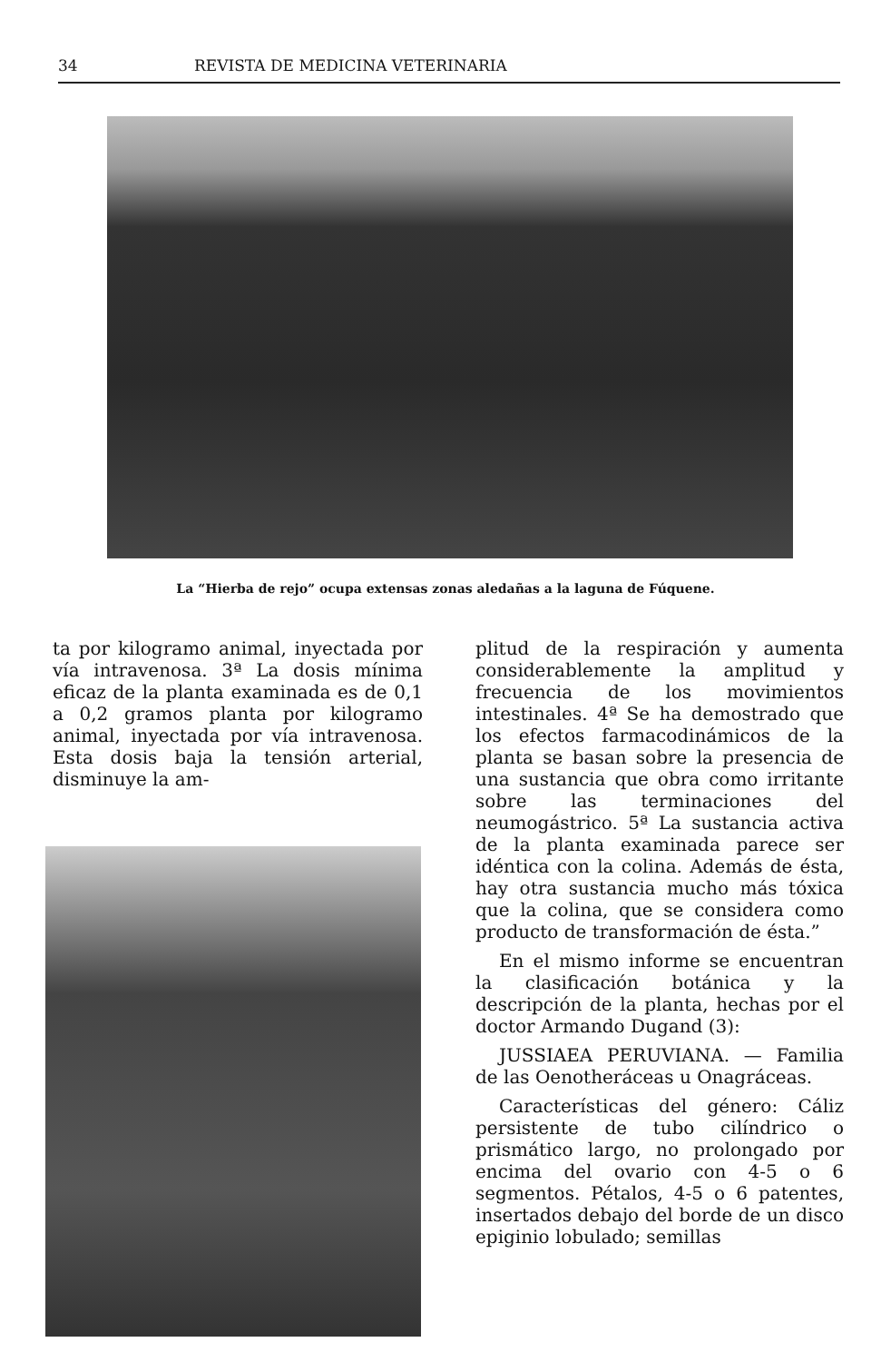34 REVISTA DE MEDICINA VETERINARIA
La “Hierba de rejo” ocupa extensas zonas aledañas a la laguna de Fúquene.
ta por kilogramo animal, inyectada por vía intravenosa. 3ª La dosis mínima eficaz de la planta examinada es de 0,1 a 0,2 gramos planta por kilogramo animal, inyectada por vía intravenosa. Esta dosis baja la tensión arterial, disminuye la am-
plitud de la respiración y aumenta considerablemente la amplitud y frecuencia de los movimientos intestinales. 4ª Se ha demostrado que los efectos farmacodinámicos de la planta se basan sobre la presencia de una sustancia que obra como irritante sobre las terminaciones del neumogástrico. 5ª La sustancia activa de la planta examinada parece ser idéntica con la colina. Además de ésta, hay otra sustancia mucho más tóxica que la colina, que se considera como producto de transformación de ésta.”
En el mismo informe se encuentran la clasificación botánica y la descripción de la planta, hechas por el doctor Armando Dugand (3):
JUSSIAEA PERUVIANA. — Familia de las Oenotheráceas u Onagráceas.
Características del género: Cáliz persistente de tubo cilíndrico o prismático largo, no prolongado por encima del ovario con 4-5 o 6 segmentos. Pétalos, 4-5 o 6 patentes, insertados debajo del borde de un disco epiginio lobulado; semillas